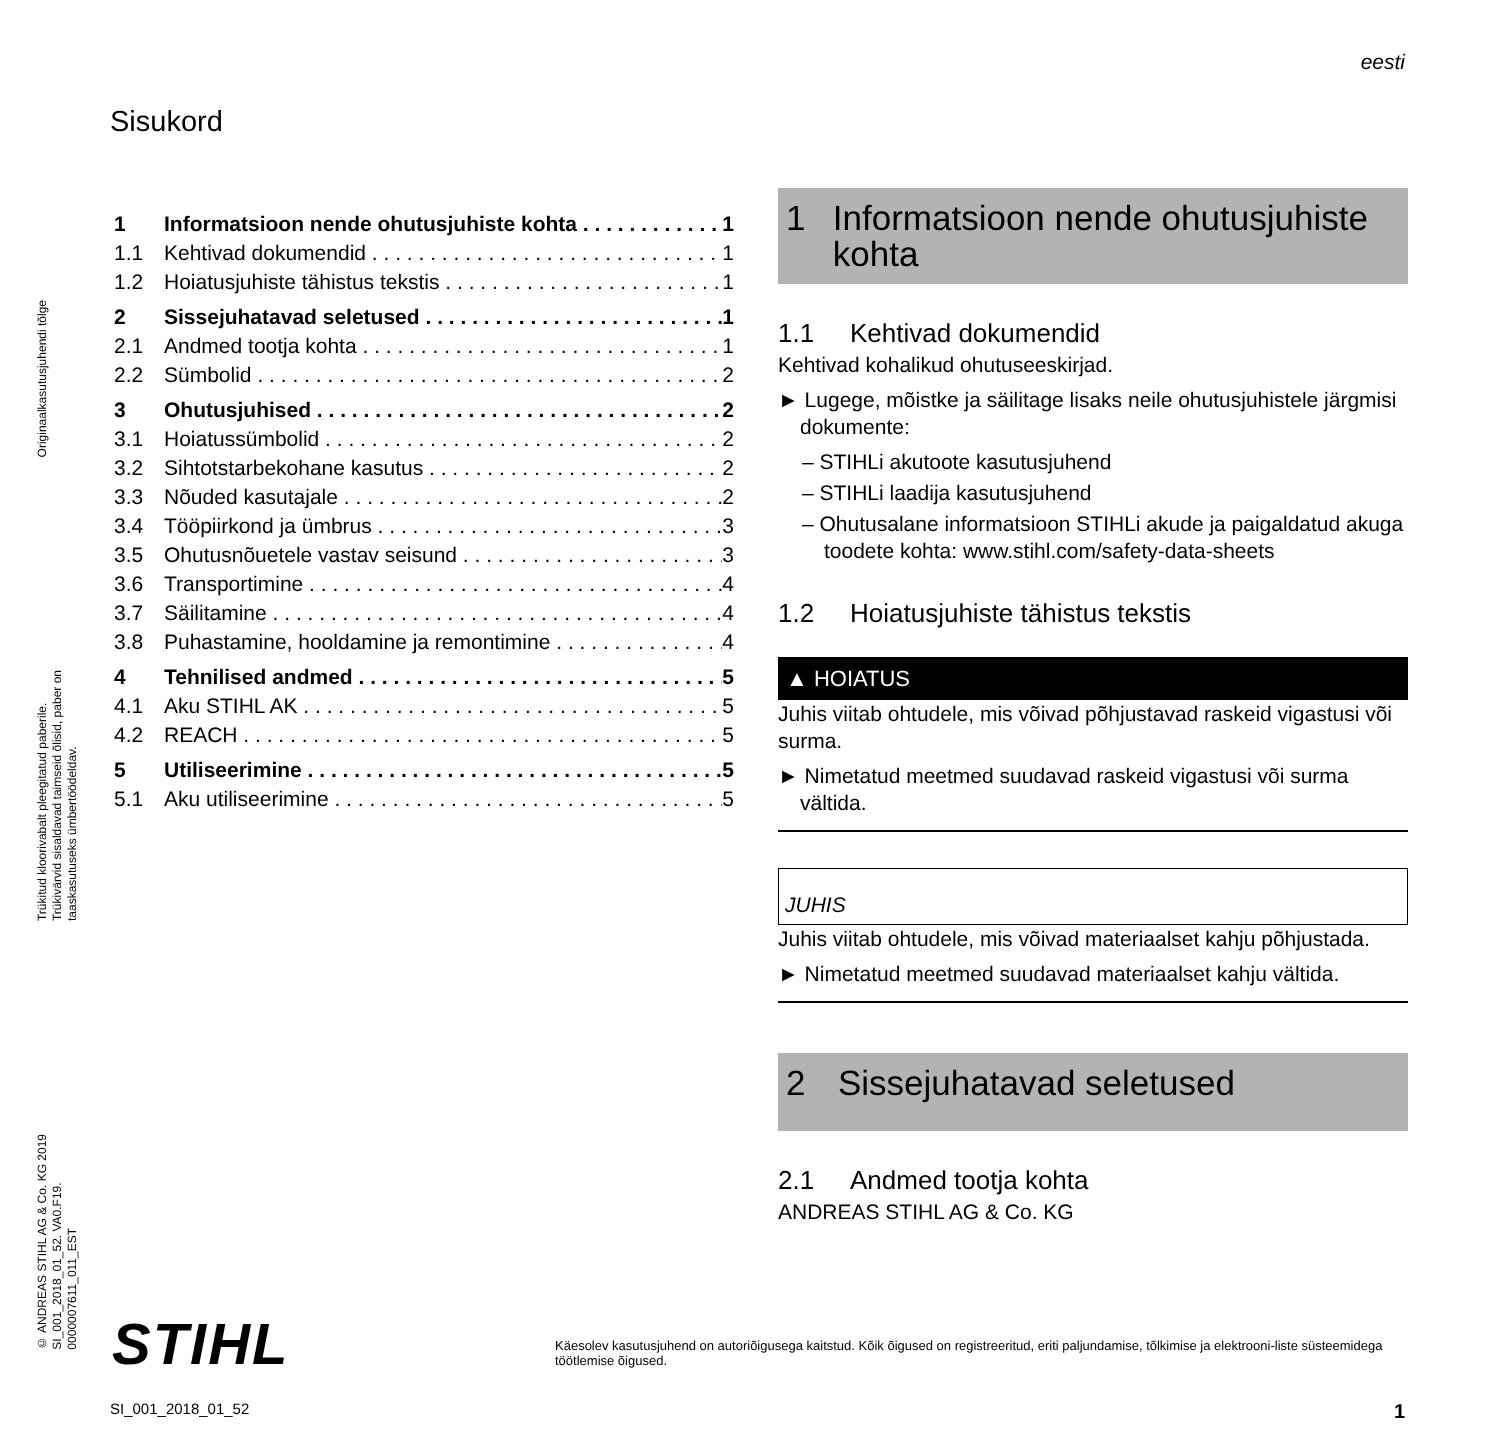eesti
Originaalkasutusjuhendi tõlge
Trükitud kloorivabalt pleegitatud paberile.
Trükivärvid sisaldavad taimseid õlisid, paber on
taaskasutuseks ümbertöödeldav.
© ANDREAS STIHL AG & Co. KG 2019
SI_001_2018_01_52. VA0.F19.
0000007611_011_EST
Sisukord
1 Informatsioon nende ohutusjuhiste kohta 1
1.1 Kehtivad dokumendid 1
1.2 Hoiatusjuhiste tähistus tekstis 1
2 Sissejuhatavad seletused 1
2.1 Andmed tootja kohta 1
2.2 Sümbolid 2
3 Ohutusjuhised 2
3.1 Hoiatussümbolid 2
3.2 Sihtotstarbekohane kasutus 2
3.3 Nõuded kasutajale 2
3.4 Tööpiirkond ja ümbrus 3
3.5 Ohutusnõuetele vastav seisund 3
3.6 Transportimine 4
3.7 Säilitamine 4
3.8 Puhastamine, hooldamine ja remontimine 4
4 Tehnilised andmed 5
4.1 Aku STIHL AK 5
4.2 REACH 5
5 Utiliseerimine 5
5.1 Aku utiliseerimine 5
1 Informatsioon nende ohutusjuhiste kohta
1.1 Kehtivad dokumendid
Kehtivad kohalikud ohutuseeskirjad.
► Lugege, mõistke ja säilitage lisaks neile ohutusjuhistele järgmisi dokumente:
– STIHLi akutoote kasutusjuhend
– STIHLi laadija kasutusjuhend
– Ohutusalane informatsioon STIHLi akude ja paigaldatud akuga toodete kohta: www.stihl.com/safety-data-sheets
1.2 Hoiatusjuhiste tähistus tekstis
▲ HOIATUS
Juhis viitab ohtudele, mis võivad põhjustavad raskeid vigastusi või surma.
► Nimetatud meetmed suudavad raskeid vigastusi või surma vältida.
JUHIS
Juhis viitab ohtudele, mis võivad materiaalset kahju põhjustada.
► Nimetatud meetmed suudavad materiaalset kahju vältida.
2 Sissejuhatavad seletused
2.1 Andmed tootja kohta
ANDREAS STIHL AG & Co. KG
STIHL
Käesolev kasutusjuhend on autoriõigusega kaitstud. Kõik õigused on registreeritud, eriti paljundamise, tõlkimise ja elektrooni-liste süsteemidega töötlemise õigused.
SI_001_2018_01_52 1